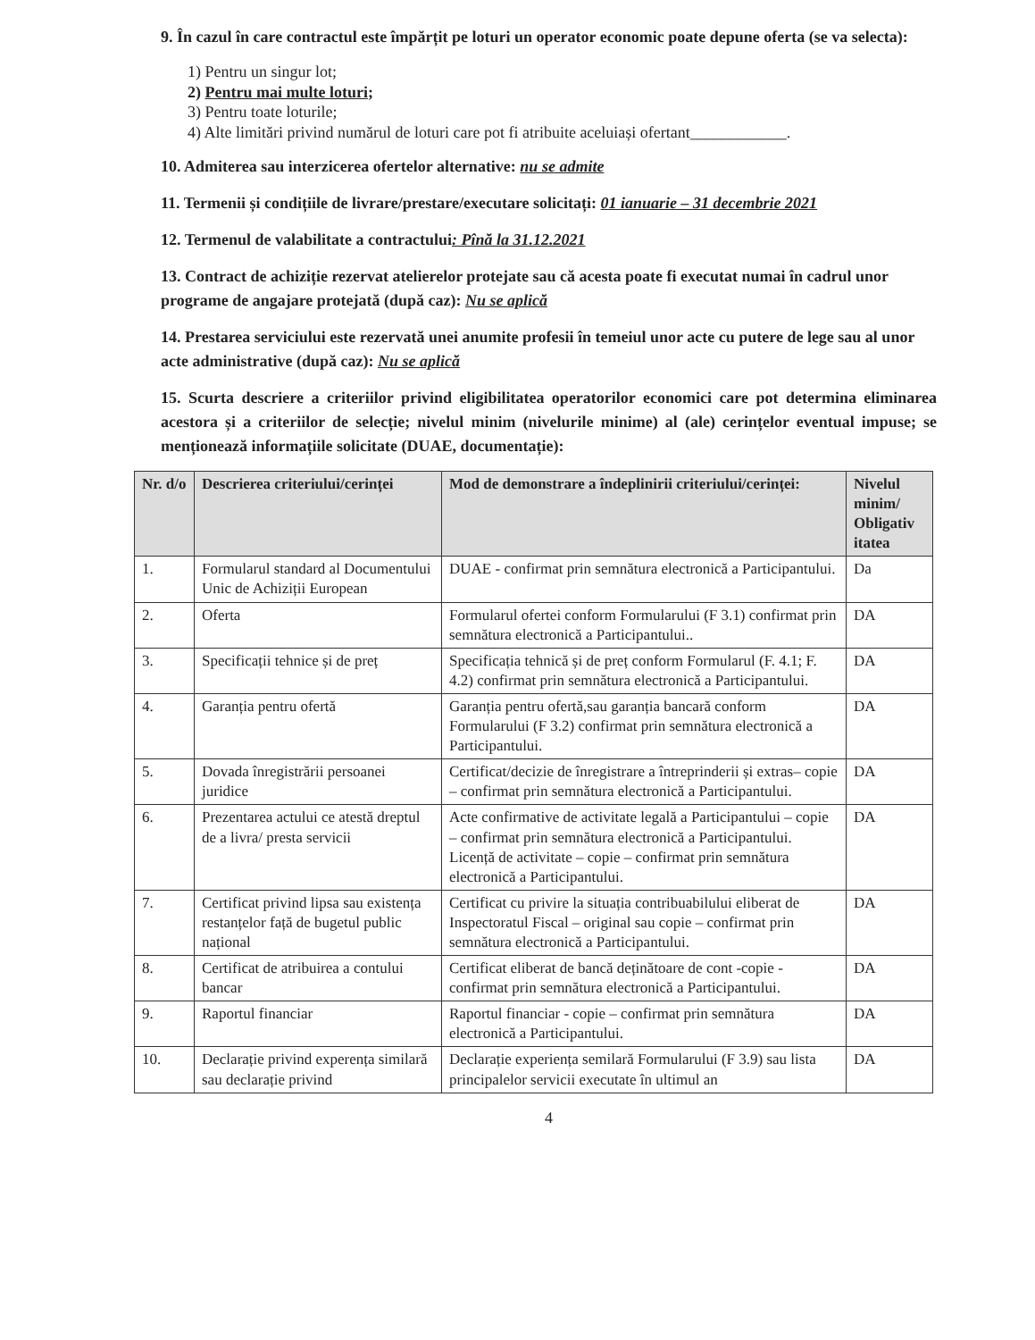9. În cazul în care contractul este împărțit pe loturi un operator economic poate depune oferta (se va selecta):
1) Pentru un singur lot;
2) Pentru mai multe loturi;
3) Pentru toate loturile;
4) Alte limitări privind numărul de loturi care pot fi atribuite aceluiași ofertant____________.
10. Admiterea sau interzicerea ofertelor alternative: nu se admite
11. Termenii și condițiile de livrare/prestare/executare solicitați: 01 ianuarie – 31 decembrie 2021
12. Termenul de valabilitate a contractului: Pînă la 31.12.2021
13. Contract de achiziție rezervat atelierelor protejate sau că acesta poate fi executat numai în cadrul unor programe de angajare protejată (după caz): Nu se aplică
14. Prestarea serviciului este rezervată unei anumite profesii în temeiul unor acte cu putere de lege sau al unor acte administrative (după caz): Nu se aplică
15. Scurta descriere a criteriilor privind eligibilitatea operatorilor economici care pot determina eliminarea acestora și a criteriilor de selecție; nivelul minim (nivelurile minime) al (ale) cerințelor eventual impuse; se menționează informațiile solicitate (DUAE, documentație):
| Nr. d/o | Descrierea criteriului/cerinței | Mod de demonstrare a îndeplinirii criteriului/cerinței: | Nivelul minim/ Obligativ itatea |
| --- | --- | --- | --- |
| 1. | Formularul standard al Documentului Unic de Achiziții European | DUAE - confirmat prin semnătura electronică a Participantului. | Da |
| 2. | Oferta | Formularul ofertei conform Formularului (F 3.1) confirmat prin semnătura electronică a Participantului.. | DA |
| 3. | Specificații tehnice și de preț | Specificația tehnică și de preț conform Formularul (F. 4.1; F. 4.2) confirmat prin semnătura electronică a Participantului. | DA |
| 4. | Garanția pentru ofertă | Garanția pentru ofertă,sau garanția bancară conform Formularului (F 3.2) confirmat prin semnătura electronică a Participantului. | DA |
| 5. | Dovada înregistrării persoanei juridice | Certificat/decizie de înregistrare a întreprinderii și extras– copie – confirmat prin semnătura electronică a Participantului. | DA |
| 6. | Prezentarea actului ce atestă dreptul de a livra/ presta servicii | Acte confirmative de activitate legală a Participantului – copie – confirmat prin semnătura electronică a Participantului. Licență de activitate – copie – confirmat prin semnătura electronică a Participantului. | DA |
| 7. | Certificat privind lipsa sau existența restanțelor față de bugetul public național | Certificat cu privire la situația contribuabilului eliberat de Inspectoratul Fiscal – original sau copie – confirmat prin semnătura electronică a Participantului. | DA |
| 8. | Certificat de atribuirea a contului bancar | Certificat eliberat de bancă deținătoare de cont -copie - confirmat prin semnătura electronică a Participantului. | DA |
| 9. | Raportul financiar | Raportul financiar - copie – confirmat prin semnătura electronică a Participantului. | DA |
| 10. | Declarație privind experența similară sau declarație privind | Declarație experiența semilară Formularului (F 3.9) sau lista principalelor servicii executate în ultimul an | DA |
4